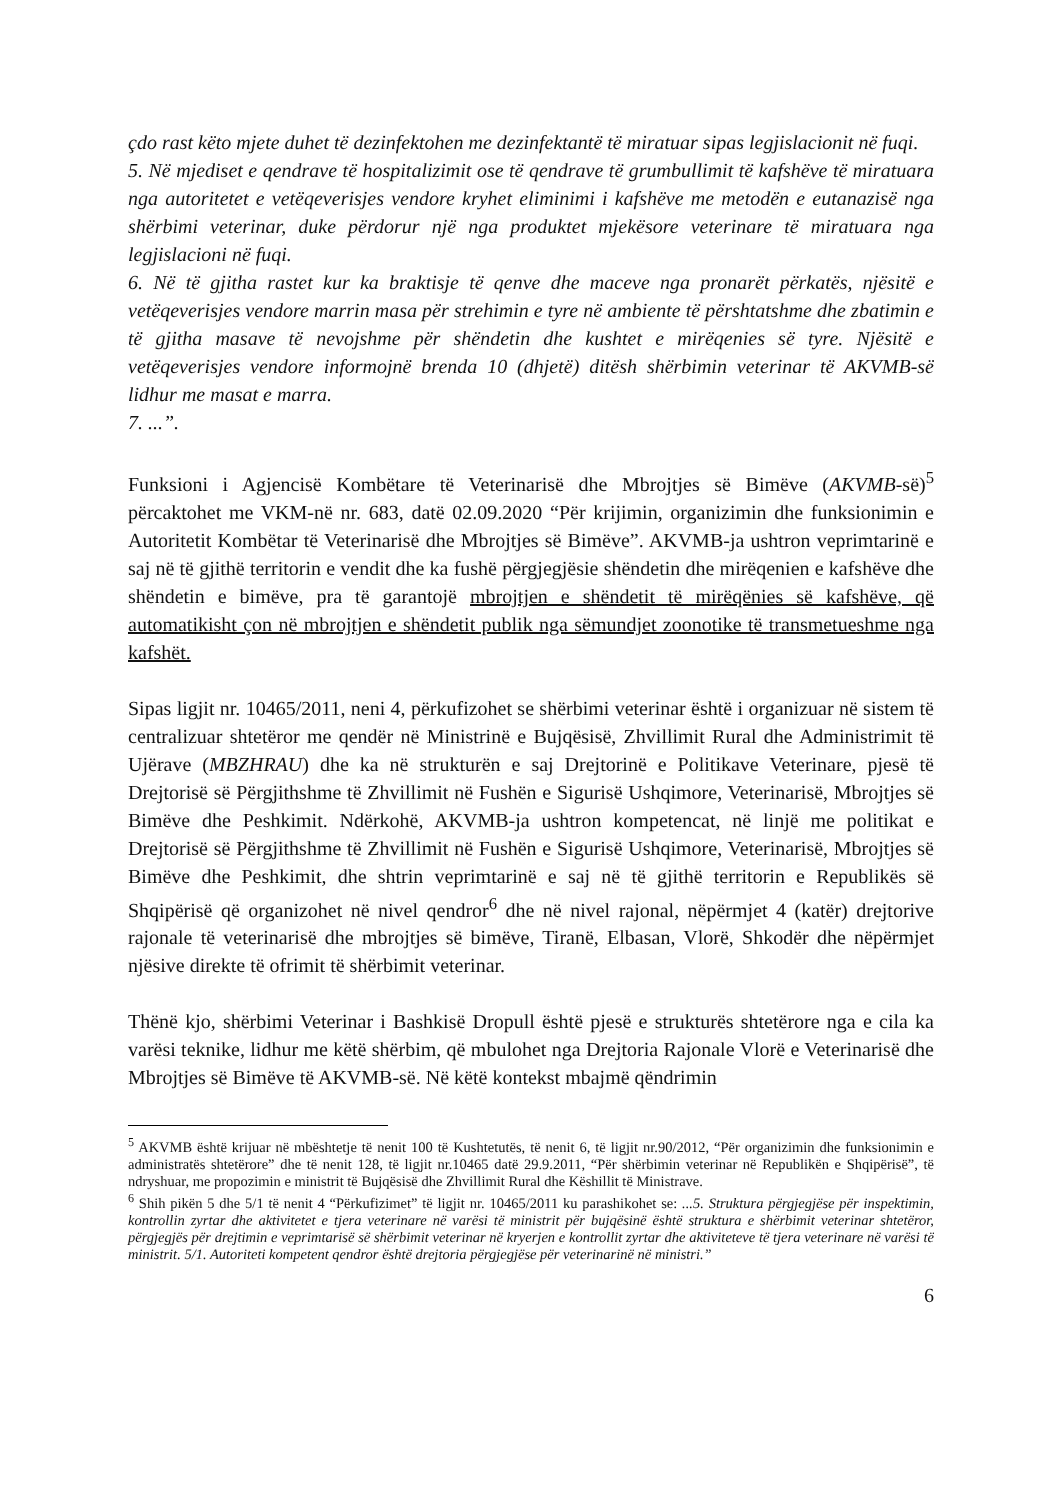çdo rast këto mjete duhet të dezinfektohen me dezinfektantë të miratuar sipas legjislacionit në fuqi.
5. Në mjediset e qendrave të hospitalizimit ose të qendrave të grumbullimit të kafshëve të miratuara nga autoritetet e vetëqeverisjes vendore kryhet eliminimi i kafshëve me metodën e eutanazisë nga shërbimi veterinar, duke përdorur një nga produktet mjekësore veterinare të miratuara nga legjislacioni në fuqi.
6. Në të gjitha rastet kur ka braktisje të qenve dhe maceve nga pronarët përkatës, njësitë e vetëqeverisjes vendore marrin masa për strehimin e tyre në ambiente të përshtatshme dhe zbatimin e të gjitha masave të nevojshme për shëndetin dhe kushtet e mirëqenies së tyre. Njësitë e vetëqeverisjes vendore informojnë brenda 10 (dhjetë) ditësh shërbimin veterinar të AKVMB-së lidhur me masat e marra.
7. ...”.
Funksioni i Agjencisë Kombëtare të Veterinarisë dhe Mbrojtjes së Bimëve (AKVMB-së)<sup>5</sup> përcaktohet me VKM-në nr. 683, datë 02.09.2020 “Për krijimin, organizimin dhe funksionimin e Autoritetit Kombëtar të Veterinarisë dhe Mbrojtjes së Bimëve”. AKVMB-ja ushtron veprimtarinë e saj në të gjithë territorin e vendit dhe ka fushë përgjegjësie shëndetin dhe mirëqenien e kafshëve dhe shëndetin e bimëve, pra të garantojë mbrojtjen e shëndetit të mirëqënies së kafshëve, që automatikisht çon në mbrojtjen e shëndetit publik nga sëmundjet zoonotike të transmetueshme nga kafshët.
Sipas ligjit nr. 10465/2011, neni 4, përkufizohet se shërbimi veterinar është i organizuar në sistem të centralizuar shtetëror me qendër në Ministrinë e Bujqësisë, Zhvillimit Rural dhe Administrimit të Ujërave (MBZHRAU) dhe ka në strukturën e saj Drejtorinë e Politikave Veterinare, pjesë të Drejtorisë së Përgjithshme të Zhvillimit në Fushën e Sigurisë Ushqimore, Veterinarisë, Mbrojtjes së Bimëve dhe Peshkimit. Ndërkohë, AKVMB-ja ushtron kompetencat, në linjë me politikat e Drejtorisë së Përgjithshme të Zhvillimit në Fushën e Sigurisë Ushqimore, Veterinarisë, Mbrojtjes së Bimëve dhe Peshkimit, dhe shtrin veprimtarinë e saj në të gjithë territorin e Republikës së Shqipërisë që organizohet në nivel qendror<sup>6</sup> dhe në nivel rajonal, nëpërmjet 4 (katër) drejtorive rajonale të veterinarisë dhe mbrojtjes së bimëve, Tiranë, Elbasan, Vlorë, Shkodër dhe nëpërmjet njësive direkte të ofrimit të shërbimit veterinar.
Thënë kjo, shërbimi Veterinar i Bashkisë Dropull është pjesë e strukturës shtetërore nga e cila ka varësi teknike, lidhur me këtë shërbim, që mbulohet nga Drejtoria Rajonale Vlorë e Veterinarisë dhe Mbrojtjes së Bimëve të AKVMB-së. Në këtë kontekst mbajmë qëndrimin
<sup>5</sup> AKVMB është krijuar në mbështetje të nenit 100 të Kushtetutës, të nenit 6, të ligjit nr.90/2012, “Për organizimin dhe funksionimin e administratës shtetërore” dhe të nenit 128, të ligjit nr.10465 datë 29.9.2011, “Për shërbimin veterinar në Republikën e Shqipërisë”, të ndryshuar, me propozimin e ministrit të Bujqësisë dhe Zhvillimit Rural dhe Këshillit të Ministrave.
<sup>6</sup> Shih pikën 5 dhe 5/1 të nenit 4 “Përkufizimet” të ligjit nr. 10465/2011 ku parashikohet se: ...5. Struktura përgjegjëse për inspektimin, kontrollin zyrtar dhe aktivitetet e tjera veterinare në varësi të ministrit për bujqësinë është struktura e shërbimit veterinar shtetëror, përgjegjës për drejtimin e veprimtarisë së shërbimit veterinar në kryerjen e kontrollit zyrtar dhe aktiviteteve të tjera veterinare në varësi të ministrit. 5/1. Autoriteti kompetent qendror është drejtoria përgjegjëse për veterinarinë në ministri.”
6